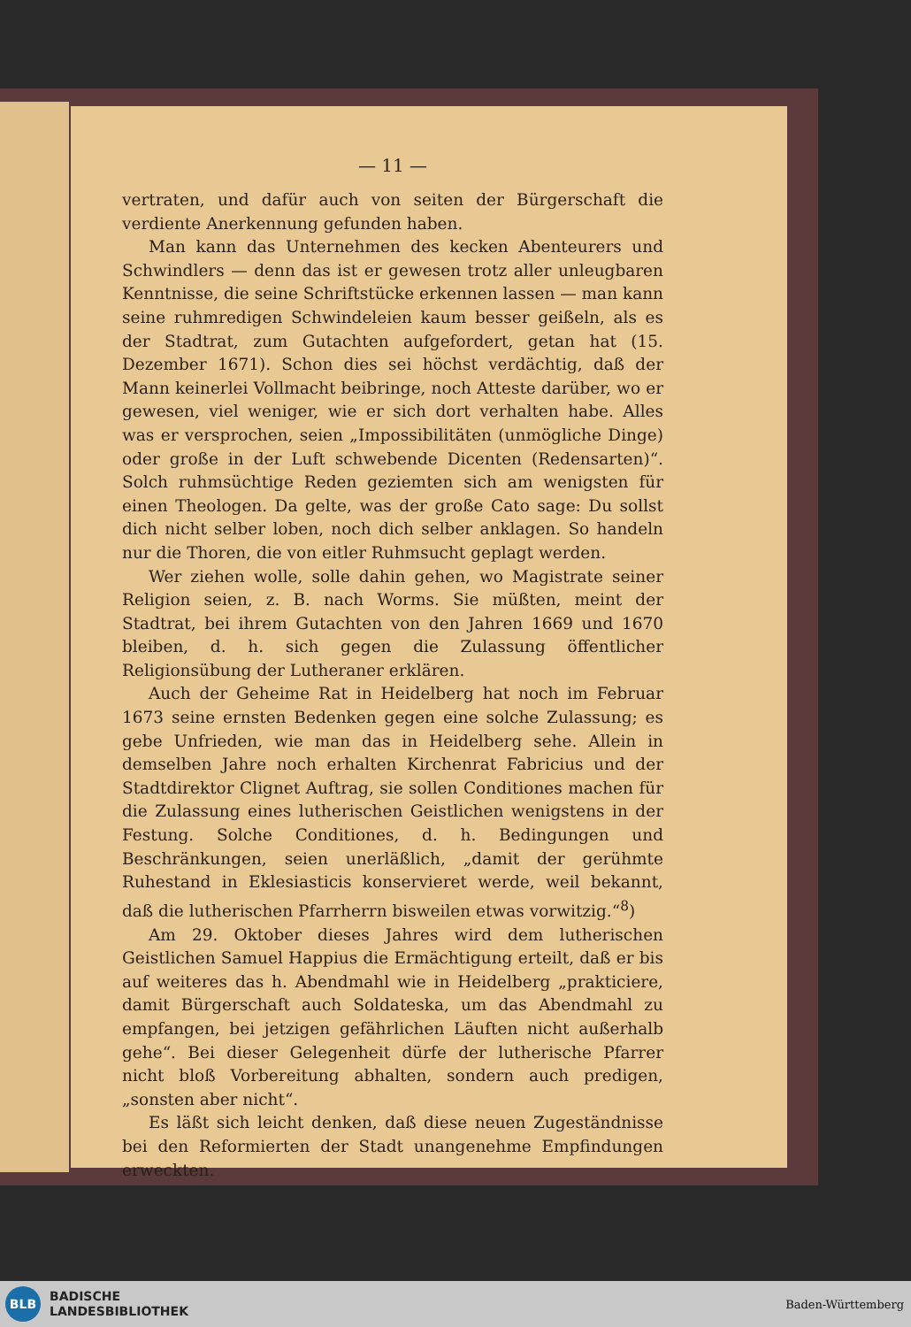— 11 —
vertraten, und dafür auch von seiten der Bürgerschaft die verdiente Anerkennung gefunden haben.
Man kann das Unternehmen des kecken Abenteurers und Schwindlers — denn das ist er gewesen trotz aller unleugbaren Kenntnisse, die seine Schriftstücke erkennen lassen — man kann seine ruhmredigen Schwindeleien kaum besser geißeln, als es der Stadtrat, zum Gutachten aufgefordert, getan hat (15. Dezember 1671). Schon dies sei höchst verdächtig, daß der Mann keinerlei Vollmacht beibringe, noch Atteste darüber, wo er gewesen, viel weniger, wie er sich dort verhalten habe. Alles was er versprochen, seien „Impossibilitäten (unmögliche Dinge) oder große in der Luft schwebende Dicenten (Redensarten)“. Solch ruhmsüchtige Reden geziemten sich am wenigsten für einen Theologen. Da gelte, was der große Cato sage: Du sollst dich nicht selber loben, noch dich selber anklagen. So handeln nur die Thoren, die von eitler Ruhmsucht geplagt werden.
Wer ziehen wolle, solle dahin gehen, wo Magistrate seiner Religion seien, z. B. nach Worms. Sie müßten, meint der Stadtrat, bei ihrem Gutachten von den Jahren 1669 und 1670 bleiben, d. h. sich gegen die Zulassung öffentlicher Religionsübung der Lutheraner erklären.
Auch der Geheime Rat in Heidelberg hat noch im Februar 1673 seine ernsten Bedenken gegen eine solche Zulassung; es gebe Unfrieden, wie man das in Heidelberg sehe. Allein in demselben Jahre noch erhalten Kirchenrat Fabricius und der Stadtdirektor Clignet Auftrag, sie sollen Conditiones machen für die Zulassung eines lutherischen Geistlichen wenigstens in der Festung. Solche Conditiones, d. h. Bedingungen und Beschränkungen, seien unerläßlich, „damit der gerühmte Ruhestand in Eklesiasticis konservieret werde, weil bekannt, daß die lutherischen Pfarrherrn bisweilen etwas vorwitzig.“<sup>8</sup>)
Am 29. Oktober dieses Jahres wird dem lutherischen Geistlichen Samuel Happius die Ermächtigung erteilt, daß er bis auf weiteres das h. Abendmahl wie in Heidelberg „prakticiere, damit Bürgerschaft auch Soldateska, um das Abendmahl zu empfangen, bei jetzigen gefährlichen Läuften nicht außerhalb gehe“. Bei dieser Gelegenheit dürfe der lutherische Pfarrer nicht bloß Vorbereitung abhalten, sondern auch predigen, „sonsten aber nicht“.
Es läßt sich leicht denken, daß diese neuen Zugeständnisse bei den Reformierten der Stadt unangenehme Empfindungen erweckten.
BLB
BADISCHE
LANDESBIBLIOTHEK
Baden-Württemberg